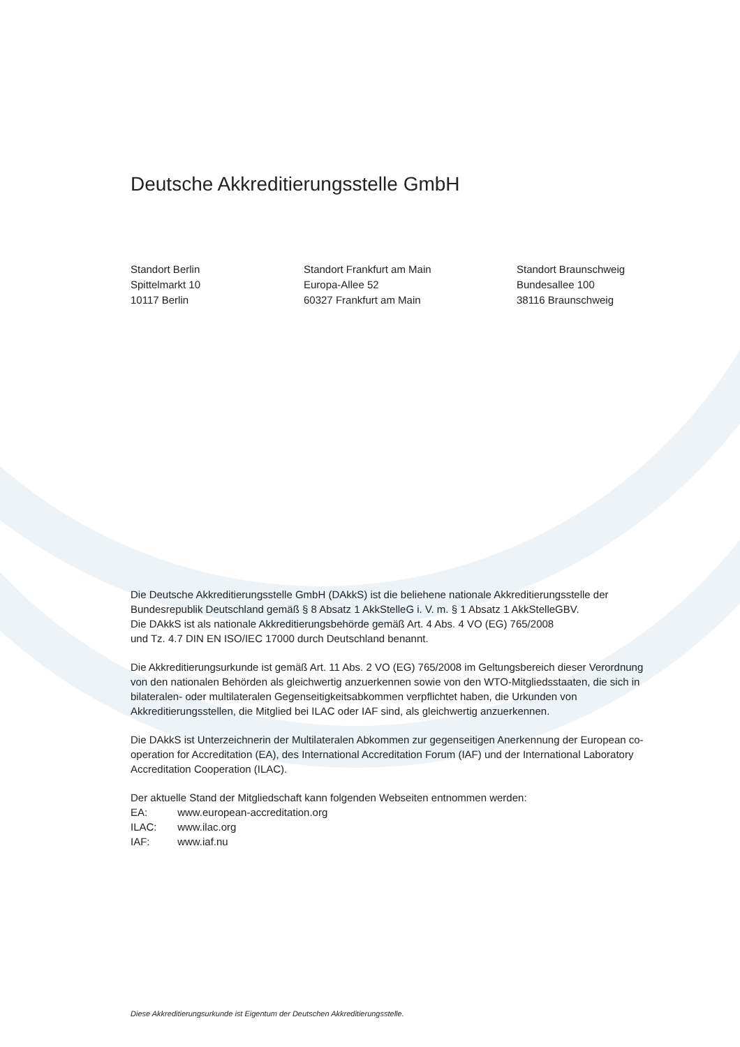Deutsche Akkreditierungsstelle GmbH
Standort Berlin
Spittelmarkt 10
10117 Berlin
Standort Frankfurt am Main
Europa-Allee 52
60327 Frankfurt am Main
Standort Braunschweig
Bundesallee 100
38116 Braunschweig
Die Deutsche Akkreditierungsstelle GmbH (DAkkS) ist die beliehene nationale Akkreditierungsstelle der Bundesrepublik Deutschland gemäß § 8 Absatz 1 AkkStelleG i. V. m. § 1 Absatz 1 AkkStelleGBV.
Die DAkkS ist als nationale Akkreditierungsbehörde gemäß Art. 4 Abs. 4 VO (EG) 765/2008
und Tz. 4.7 DIN EN ISO/IEC 17000 durch Deutschland benannt.
Die Akkreditierungsurkunde ist gemäß Art. 11 Abs. 2 VO (EG) 765/2008 im Geltungsbereich dieser Verordnung von den nationalen Behörden als gleichwertig anzuerkennen sowie von den WTO-Mitgliedsstaaten, die sich in bilateralen- oder multilateralen Gegenseitigkeitsabkommen verpflichtet haben, die Urkunden von Akkreditierungsstellen, die Mitglied bei ILAC oder IAF sind, als gleichwertig anzuerkennen.
Die DAkkS ist Unterzeichnerin der Multilateralen Abkommen zur gegenseitigen Anerkennung der European co-operation for Accreditation (EA), des International Accreditation Forum (IAF) und der International Laboratory Accreditation Cooperation (ILAC).
Der aktuelle Stand der Mitgliedschaft kann folgenden Webseiten entnommen werden:
EA: www.european-accreditation.org
ILAC: www.ilac.org
IAF: www.iaf.nu
Diese Akkreditierungsurkunde ist Eigentum der Deutschen Akkreditierungsstelle.